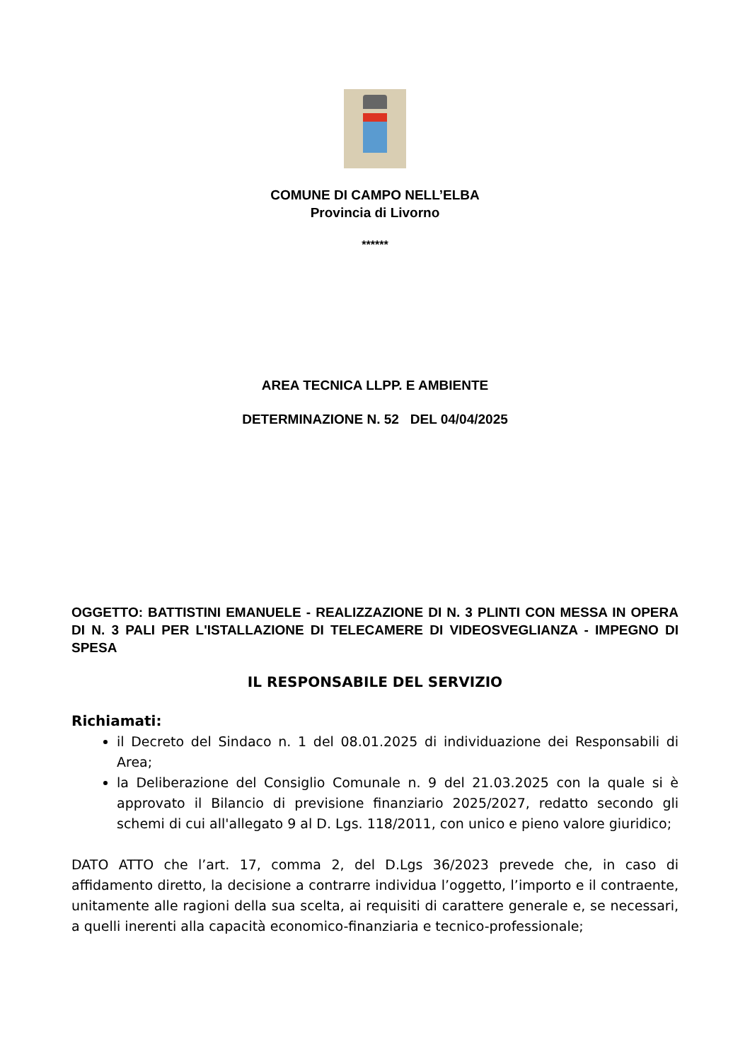COMUNE DI CAMPO NELL’ELBA
Provincia di Livorno
******
AREA TECNICA LLPP. E AMBIENTE
DETERMINAZIONE N. 52 DEL 04/04/2025
OGGETTO: BATTISTINI EMANUELE - REALIZZAZIONE DI N. 3 PLINTI CON MESSA IN OPERA DI N. 3 PALI PER L'ISTALLAZIONE DI TELECAMERE DI VIDEOSVEGLIANZA - IMPEGNO DI SPESA
IL RESPONSABILE DEL SERVIZIO
Richiamati:
il Decreto del Sindaco n. 1 del 08.01.2025 di individuazione dei Responsabili di Area;
la Deliberazione del Consiglio Comunale n. 9 del 21.03.2025 con la quale si è approvato il Bilancio di previsione finanziario 2025/2027, redatto secondo gli schemi di cui all'allegato 9 al D. Lgs. 118/2011, con unico e pieno valore giuridico;
DATO ATTO che l’art. 17, comma 2, del D.Lgs 36/2023 prevede che, in caso di affidamento diretto, la decisione a contrarre individua l’oggetto, l’importo e il contraente, unitamente alle ragioni della sua scelta, ai requisiti di carattere generale e, se necessari, a quelli inerenti alla capacità economico-finanziaria e tecnico-professionale;